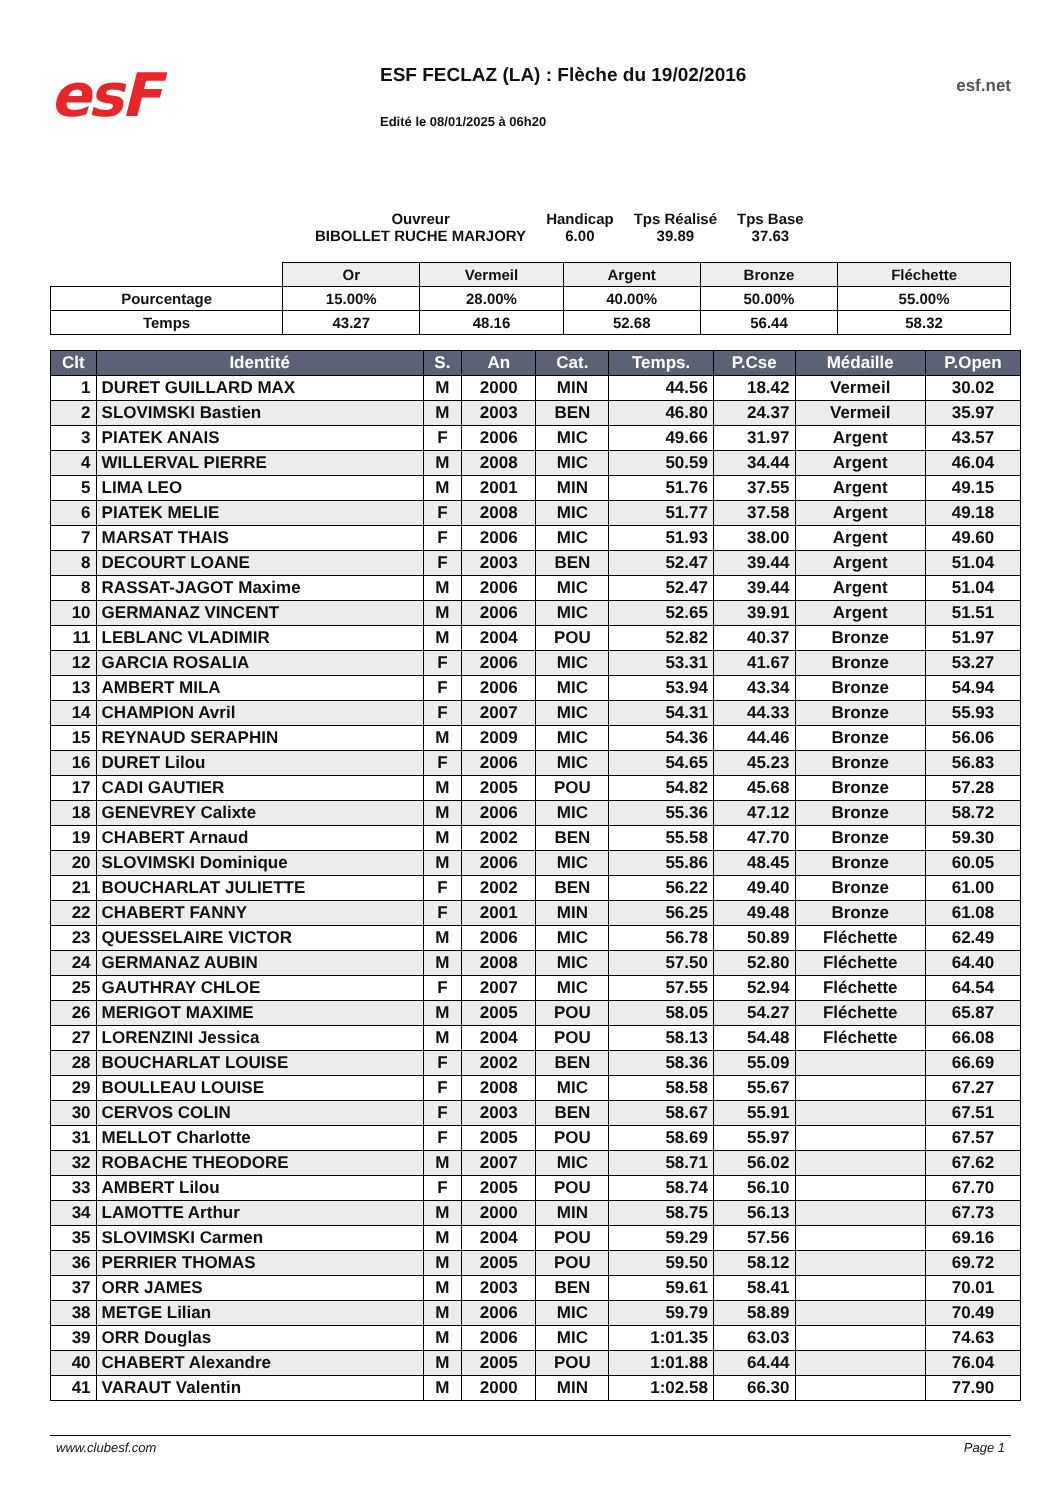esF
ESF FECLAZ (LA) : Flèche du 19/02/2016
Edité le 08/01/2025 à 06h20
esf.net
Ouvreur
BIBOLLET RUCHE MARJORY
Handicap
6.00
Tps Réalisé
39.89
Tps Base
37.63
| | Or | Vermeil | Argent | Bronze | Fléchette |
| Pourcentage | 15.00% | 28.00% | 40.00% | 50.00% | 55.00% |
| Temps | 43.27 | 48.16 | 52.68 | 56.44 | 58.32 |
| Clt | Identité | S. | An | Cat. | Temps. | P.Cse | Médaille | P.Open |
| --- | --- | --- | --- | --- | --- | --- | --- | --- |
| 1 | DURET GUILLARD MAX | M | 2000 | MIN | 44.56 | 18.42 | Vermeil | 30.02 |
| 2 | SLOVIMSKI Bastien | M | 2003 | BEN | 46.80 | 24.37 | Vermeil | 35.97 |
| 3 | PIATEK ANAIS | F | 2006 | MIC | 49.66 | 31.97 | Argent | 43.57 |
| 4 | WILLERVAL PIERRE | M | 2008 | MIC | 50.59 | 34.44 | Argent | 46.04 |
| 5 | LIMA LEO | M | 2001 | MIN | 51.76 | 37.55 | Argent | 49.15 |
| 6 | PIATEK MELIE | F | 2008 | MIC | 51.77 | 37.58 | Argent | 49.18 |
| 7 | MARSAT THAIS | F | 2006 | MIC | 51.93 | 38.00 | Argent | 49.60 |
| 8 | DECOURT LOANE | F | 2003 | BEN | 52.47 | 39.44 | Argent | 51.04 |
| 8 | RASSAT-JAGOT Maxime | M | 2006 | MIC | 52.47 | 39.44 | Argent | 51.04 |
| 10 | GERMANAZ VINCENT | M | 2006 | MIC | 52.65 | 39.91 | Argent | 51.51 |
| 11 | LEBLANC VLADIMIR | M | 2004 | POU | 52.82 | 40.37 | Bronze | 51.97 |
| 12 | GARCIA ROSALIA | F | 2006 | MIC | 53.31 | 41.67 | Bronze | 53.27 |
| 13 | AMBERT MILA | F | 2006 | MIC | 53.94 | 43.34 | Bronze | 54.94 |
| 14 | CHAMPION Avril | F | 2007 | MIC | 54.31 | 44.33 | Bronze | 55.93 |
| 15 | REYNAUD SERAPHIN | M | 2009 | MIC | 54.36 | 44.46 | Bronze | 56.06 |
| 16 | DURET Lilou | F | 2006 | MIC | 54.65 | 45.23 | Bronze | 56.83 |
| 17 | CADI GAUTIER | M | 2005 | POU | 54.82 | 45.68 | Bronze | 57.28 |
| 18 | GENEVREY Calixte | M | 2006 | MIC | 55.36 | 47.12 | Bronze | 58.72 |
| 19 | CHABERT Arnaud | M | 2002 | BEN | 55.58 | 47.70 | Bronze | 59.30 |
| 20 | SLOVIMSKI Dominique | M | 2006 | MIC | 55.86 | 48.45 | Bronze | 60.05 |
| 21 | BOUCHARLAT JULIETTE | F | 2002 | BEN | 56.22 | 49.40 | Bronze | 61.00 |
| 22 | CHABERT FANNY | F | 2001 | MIN | 56.25 | 49.48 | Bronze | 61.08 |
| 23 | QUESSELAIRE VICTOR | M | 2006 | MIC | 56.78 | 50.89 | Fléchette | 62.49 |
| 24 | GERMANAZ AUBIN | M | 2008 | MIC | 57.50 | 52.80 | Fléchette | 64.40 |
| 25 | GAUTHRAY CHLOE | F | 2007 | MIC | 57.55 | 52.94 | Fléchette | 64.54 |
| 26 | MERIGOT MAXIME | M | 2005 | POU | 58.05 | 54.27 | Fléchette | 65.87 |
| 27 | LORENZINI Jessica | M | 2004 | POU | 58.13 | 54.48 | Fléchette | 66.08 |
| 28 | BOUCHARLAT LOUISE | F | 2002 | BEN | 58.36 | 55.09 | | 66.69 |
| 29 | BOULLEAU LOUISE | F | 2008 | MIC | 58.58 | 55.67 | | 67.27 |
| 30 | CERVOS COLIN | F | 2003 | BEN | 58.67 | 55.91 | | 67.51 |
| 31 | MELLOT Charlotte | F | 2005 | POU | 58.69 | 55.97 | | 67.57 |
| 32 | ROBACHE THEODORE | M | 2007 | MIC | 58.71 | 56.02 | | 67.62 |
| 33 | AMBERT Lilou | F | 2005 | POU | 58.74 | 56.10 | | 67.70 |
| 34 | LAMOTTE Arthur | M | 2000 | MIN | 58.75 | 56.13 | | 67.73 |
| 35 | SLOVIMSKI Carmen | M | 2004 | POU | 59.29 | 57.56 | | 69.16 |
| 36 | PERRIER THOMAS | M | 2005 | POU | 59.50 | 58.12 | | 69.72 |
| 37 | ORR JAMES | M | 2003 | BEN | 59.61 | 58.41 | | 70.01 |
| 38 | METGE Lilian | M | 2006 | MIC | 59.79 | 58.89 | | 70.49 |
| 39 | ORR Douglas | M | 2006 | MIC | 1:01.35 | 63.03 | | 74.63 |
| 40 | CHABERT Alexandre | M | 2005 | POU | 1:01.88 | 64.44 | | 76.04 |
| 41 | VARAUT Valentin | M | 2000 | MIN | 1:02.58 | 66.30 | | 77.90 |
www.clubesf.com Page 1